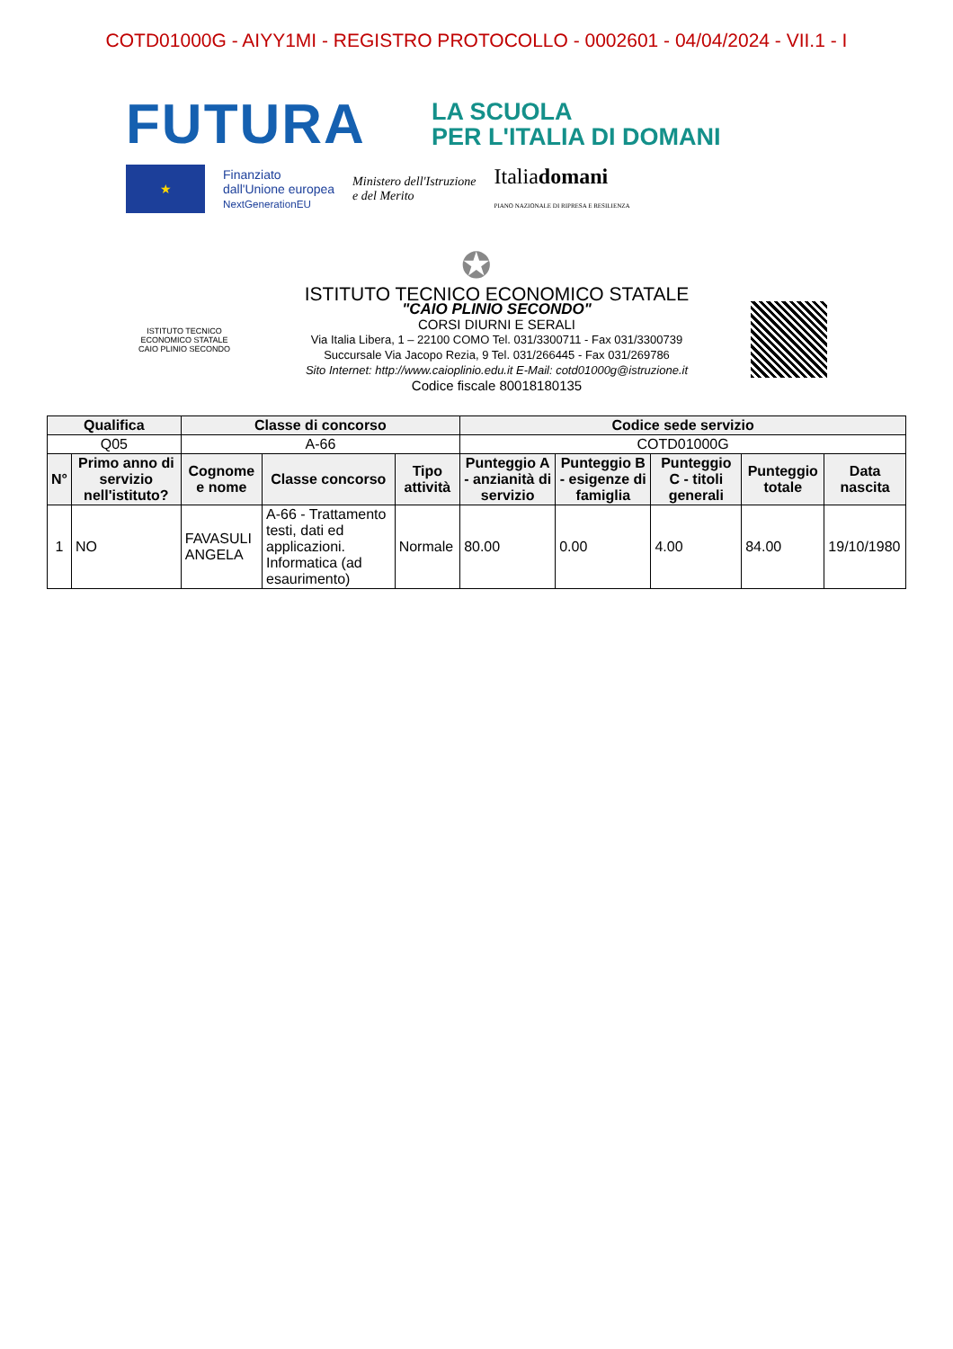COTD01000G - AIYY1MI - REGISTRO PROTOCOLLO - 0002601 - 04/04/2024 - VII.1 - I
FUTURA
LA SCUOLA
PER L'ITALIA DI DOMANI
★
Finanziato
dall'Unione europea
NextGenerationEU
Ministero dell'Istruzione
e del Merito
Italiadomani
PIANO NAZIONALE DI RIPRESA E RESILIENZA
✪
ISTITUTO TECNICO
ECONOMICO STATALE
CAIO PLINIO SECONDO
ISTITUTO TECNICO ECONOMICO STATALE
"CAIO PLINIO SECONDO"
CORSI DIURNI E SERALI
Via Italia Libera, 1 – 22100 COMO Tel. 031/3300711 - Fax 031/3300739
Succursale Via Jacopo Rezia, 9 Tel. 031/266445 - Fax 031/269786
Sito Internet: http://www.caioplinio.edu.it E-Mail: cotd01000g@istruzione.it
Codice fiscale 80018180135
| Qualifica | | Classe di concorso | | | Codice sede servizio | | | | |
| --- | --- | --- | --- | --- | --- | --- | --- | --- | --- |
| Q05 | | A-66 | | | COTD01000G | | | | |
| N° | Primo anno di servizio nell'istituto? | Cognome e nome | Classe concorso | Tipo attività | Punteggio A - anzianità di servizio | Punteggio B - esigenze di famiglia | Punteggio C - titoli generali | Punteggio totale | Data nascita |
| 1 | NO | FAVASULI ANGELA | A-66 - Trattamento testi, dati ed applicazioni. Informatica (ad esaurimento) | Normale | 80.00 | 0.00 | 4.00 | 84.00 | 19/10/1980 |